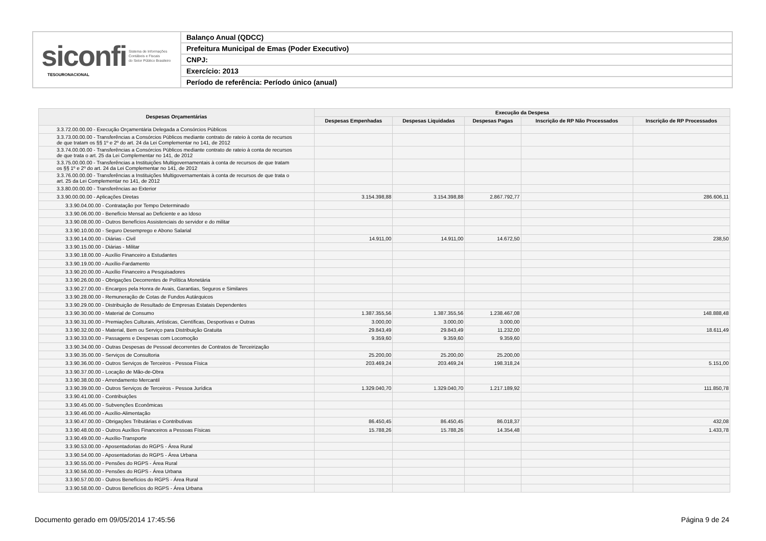siconfi Sistema de Informações
Contábeis e Fiscais
do Setor Público Brasileiro
TESOURONACIONAL
Balanço Anual (QDCC)
Prefeitura Municipal de Emas (Poder Executivo)
CNPJ:
Exercício: 2013
Período de referência: Período único (anual)
| Despesas Orçamentárias | Execução da Despesa | | | | |
| --- | --- | --- | --- | --- | --- |
| | Despesas Empenhadas | Despesas Liquidadas | Despesas Pagas | Inscrição de RP Não Processados | Inscrição de RP Processados |
| 3.3.72.00.00.00 - Execução Orçamentária Delegada a Consórcios Públicos | | | | | |
| 3.3.73.00.00.00 - Transferências a Consórcios Públicos mediante contrato de rateio à conta de recursos de que tratam os §§ 1º e 2º do art. 24 da Lei Complementar no 141, de 2012 | | | | | |
| 3.3.74.00.00.00 - Transferências a Consórcios Públicos mediante contrato de rateio à conta de recursos de que trata o art. 25 da Lei Complementar no 141, de 2012 | | | | | |
| 3.3.75.00.00.00 - Transferências a Instituições Multigovernamentais à conta de recursos de que tratam os §§ 1º e 2º do art. 24 da Lei Complementar no 141, de 2012 | | | | | |
| 3.3.76.00.00.00 - Transferências a Instituições Multigovernamentais à conta de recursos de que trata o art. 25 da Lei Complementar no 141, de 2012 | | | | | |
| 3.3.80.00.00.00 - Transferências ao Exterior | | | | | |
| 3.3.90.00.00.00 - Aplicações Diretas | 3.154.398,88 | 3.154.398,88 | 2.867.792,77 | | 286.606,11 |
| 3.3.90.04.00.00 - Contratação por Tempo Determinado | | | | | |
| 3.3.90.06.00.00 - Benefício Mensal ao Deficiente e ao Idoso | | | | | |
| 3.3.90.08.00.00 - Outros Benefícios Assistenciais do servidor e do militar | | | | | |
| 3.3.90.10.00.00 - Seguro Desemprego e Abono Salarial | | | | | |
| 3.3.90.14.00.00 - Diárias - Civil | 14.911,00 | 14.911,00 | 14.672,50 | | 238,50 |
| 3.3.90.15.00.00 - Diárias - Militar | | | | | |
| 3.3.90.18.00.00 - Auxílio Financeiro a Estudantes | | | | | |
| 3.3.90.19.00.00 - Auxílio-Fardamento | | | | | |
| 3.3.90.20.00.00 - Auxílio Financeiro a Pesquisadores | | | | | |
| 3.3.90.26.00.00 - Obrigações Decorrentes de Política Monetária | | | | | |
| 3.3.90.27.00.00 - Encargos pela Honra de Avais, Garantias, Seguros e Similares | | | | | |
| 3.3.90.28.00.00 - Remuneração de Cotas de Fundos Autárquicos | | | | | |
| 3.3.90.29.00.00 - Distribuição de Resultado de Empresas Estatais Dependentes | | | | | |
| 3.3.90.30.00.00 - Material de Consumo | 1.387.355,56 | 1.387.355,56 | 1.238.467,08 | | 148.888,48 |
| 3.3.90.31.00.00 - Premiações Culturais, Artísticas, Científicas, Desportivas e Outras | 3.000,00 | 3.000,00 | 3.000,00 | | |
| 3.3.90.32.00.00 - Material, Bem ou Serviço para Distribuição Gratuita | 29.843,49 | 29.843,49 | 11.232,00 | | 18.611,49 |
| 3.3.90.33.00.00 - Passagens e Despesas com Locomoção | 9.359,60 | 9.359,60 | 9.359,60 | | |
| 3.3.90.34.00.00 - Outras Despesas de Pessoal decorrentes de Contratos de Terceirização | | | | | |
| 3.3.90.35.00.00 - Serviços de Consultoria | 25.200,00 | 25.200,00 | 25.200,00 | | |
| 3.3.90.36.00.00 - Outros Serviços de Terceiros - Pessoa Física | 203.469,24 | 203.469,24 | 198.318,24 | | 5.151,00 |
| 3.3.90.37.00.00 - Locação de Mão-de-Obra | | | | | |
| 3.3.90.38.00.00 - Arrendamento Mercantil | | | | | |
| 3.3.90.39.00.00 - Outros Serviços de Terceiros - Pessoa Jurídica | 1.329.040,70 | 1.329.040,70 | 1.217.189,92 | | 111.850,78 |
| 3.3.90.41.00.00 - Contribuições | | | | | |
| 3.3.90.45.00.00 - Subvenções Econômicas | | | | | |
| 3.3.90.46.00.00 - Auxílio-Alimentação | | | | | |
| 3.3.90.47.00.00 - Obrigações Tributárias e Contributivas | 86.450,45 | 86.450,45 | 86.018,37 | | 432,08 |
| 3.3.90.48.00.00 - Outros Auxílios Financeiros a Pessoas Físicas | 15.788,26 | 15.788,26 | 14.354,48 | | 1.433,78 |
| 3.3.90.49.00.00 - Auxílio-Transporte | | | | | |
| 3.3.90.53.00.00 - Aposentadorias do RGPS - Área Rural | | | | | |
| 3.3.90.54.00.00 - Aposentadorias do RGPS - Área Urbana | | | | | |
| 3.3.90.55.00.00 - Pensões do RGPS - Área Rural | | | | | |
| 3.3.90.56.00.00 - Pensões do RGPS - Área Urbana | | | | | |
| 3.3.90.57.00.00 - Outros Benefícios do RGPS - Área Rural | | | | | |
| 3.3.90.58.00.00 - Outros Benefícios do RGPS - Área Urbana | | | | | |
Documento gerado em 09/05/2014 17:45:56 Página 9 de 24